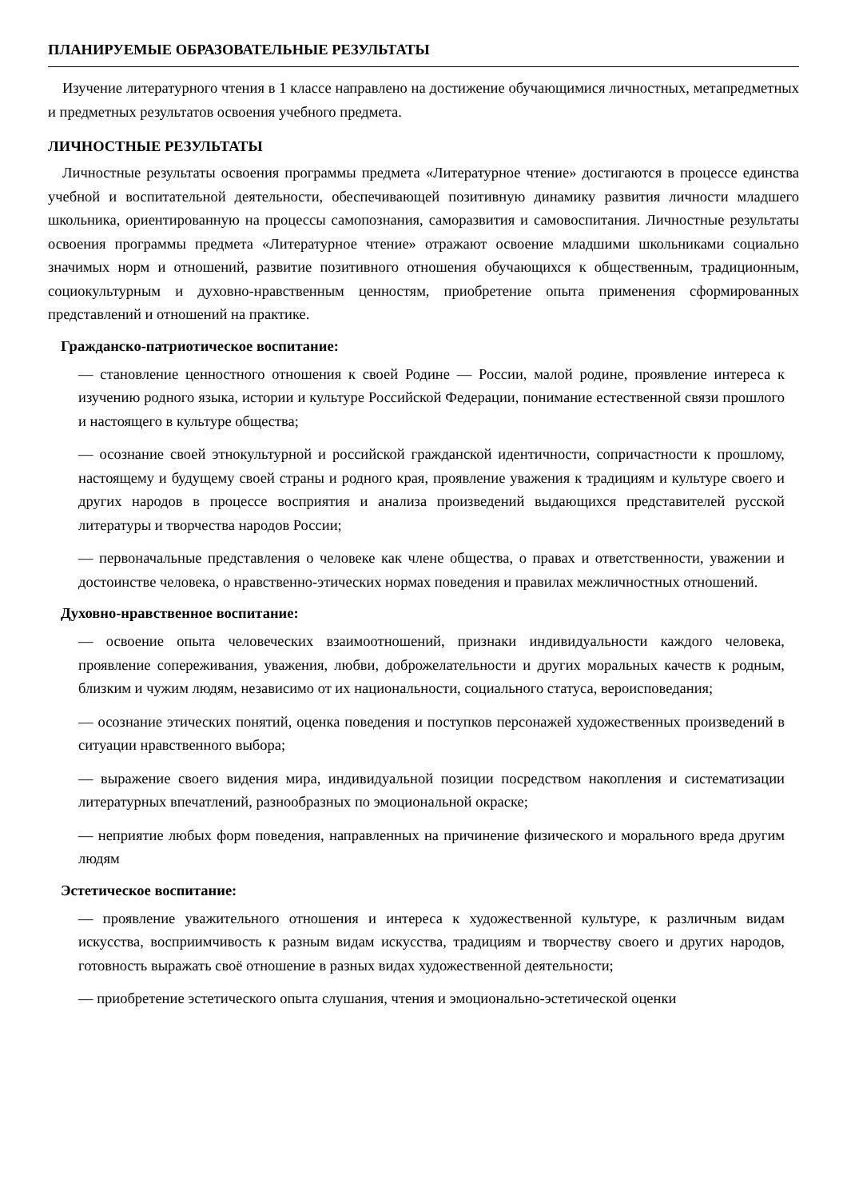ПЛАНИРУЕМЫЕ ОБРАЗОВАТЕЛЬНЫЕ РЕЗУЛЬТАТЫ
Изучение литературного чтения в 1 классе направлено на достижение обучающимися личностных, метапредметных и предметных результатов освоения учебного предмета.
ЛИЧНОСТНЫЕ РЕЗУЛЬТАТЫ
Личностные результаты освоения программы предмета «Литературное чтение» достигаются в процессе единства учебной и воспитательной деятельности, обеспечивающей позитивную динамику развития личности младшего школьника, ориентированную на процессы самопознания, саморазвития и самовоспитания. Личностные результаты освоения программы предмета «Литературное чтение» отражают освоение младшими школьниками социально значимых норм и отношений, развитие позитивного отношения обучающихся к общественным, традиционным, социокультурным и духовно-нравственным ценностям, приобретение опыта применения сформированных представлений и отношений на практике.
Гражданско-патриотическое воспитание:
— становление ценностного отношения к своей Родине — России, малой родине, проявление интереса к изучению родного языка, истории и культуре Российской Федерации, понимание естественной связи прошлого и настоящего в культуре общества;
— осознание своей этнокультурной и российской гражданской идентичности, сопричастности к прошлому, настоящему и будущему своей страны и родного края, проявление уважения к традициям и культуре своего и других народов в процессе восприятия и анализа произведений выдающихся представителей русской литературы и творчества народов России;
— первоначальные представления о человеке как члене общества, о правах и ответственности, уважении и достоинстве человека, о нравственно-этических нормах поведения и правилах межличностных отношений.
Духовно-нравственное воспитание:
— освоение опыта человеческих взаимоотношений, признаки индивидуальности каждого человека, проявление сопереживания, уважения, любви, доброжелательности и других моральных качеств к родным, близким и чужим людям, независимо от их национальности, социального статуса, вероисповедания;
— осознание этических понятий, оценка поведения и поступков персонажей художественных произведений в ситуации нравственного выбора;
— выражение своего видения мира, индивидуальной позиции посредством накопления и систематизации литературных впечатлений, разнообразных по эмоциональной окраске;
— неприятие любых форм поведения, направленных на причинение физического и морального вреда другим людям
Эстетическое воспитание:
— проявление уважительного отношения и интереса к художественной культуре, к различным видам искусства, восприимчивость к разным видам искусства, традициям и творчеству своего и других народов, готовность выражать своё отношение в разных видах художественной деятельности;
— приобретение эстетического опыта слушания, чтения и эмоционально-эстетической оценки